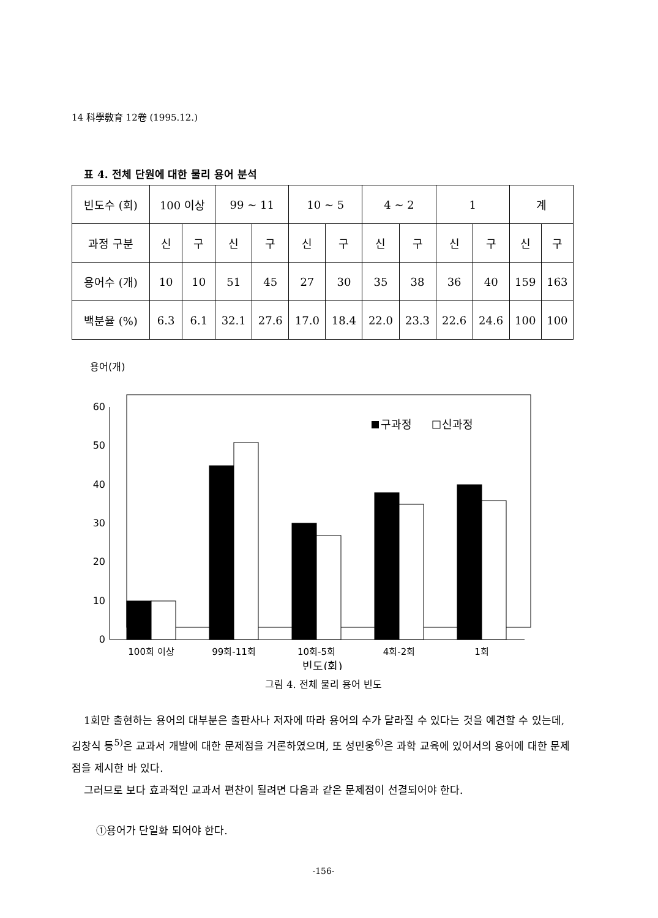14 科學敎育 12卷 (1995.12.)
표 4. 전체 단원에 대한 물리 용어 분석
| 빈도수 (회) | 100 이상 | | 99 ~ 11 | | 10 ~ 5 | | 4 ~ 2 | | 1 | | 계 | |
| --- | --- | --- | --- | --- | --- | --- | --- | --- | --- | --- | --- | --- |
| 과정 구분 | 신 | 구 | 신 | 구 | 신 | 구 | 신 | 구 | 신 | 구 | 신 | 구 |
| 용어수 (개) | 10 | 10 | 51 | 45 | 27 | 30 | 35 | 38 | 36 | 40 | 159 | 163 |
| 백분율 (%) | 6.3 | 6.1 | 32.1 | 27.6 | 17.0 | 18.4 | 22.0 | 23.3 | 22.6 | 24.6 | 100 | 100 |
용어(개)
60
50
40
30
20
10
0
구과정
신과정
100회 이상
99회-11회
10회-5회
4회-2회
1회
빈도(회)
그림 4. 전체 물리 용어 빈도
1회만 출현하는 용어의 대부분은 출판사나 저자에 따라 용어의 수가 달라질 수 있다는 것을 예견할 수 있는데, 김창식 등<sup>5)</sup>은 교과서 개발에 대한 문제점을 거론하였으며, 또 성민웅<sup>6)</sup>은 과학 교육에 있어서의 용어에 대한 문제점을 제시한 바 있다.
그러므로 보다 효과적인 교과서 편찬이 될려면 다음과 같은 문제점이 선결되어야 한다.
①용어가 단일화 되어야 한다.
-156-